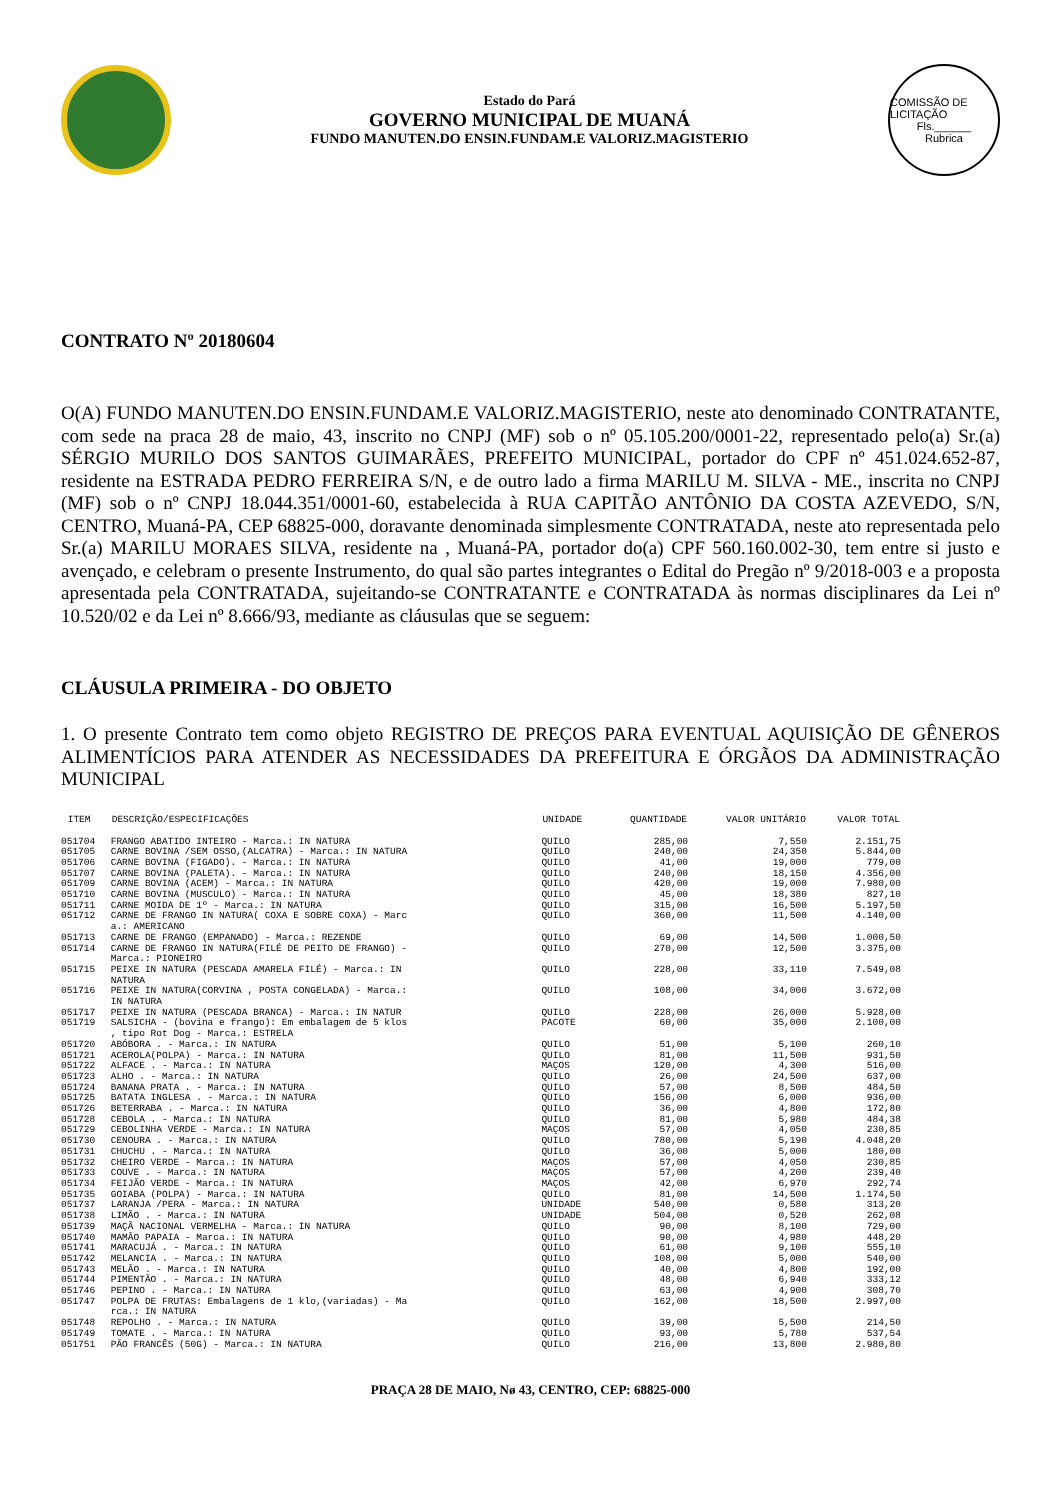Estado do Pará
GOVERNO MUNICIPAL DE MUANÁ
FUNDO MANUTEN.DO ENSIN.FUNDAM.E VALORIZ.MAGISTERIO
COMISSÃO DE LICITAÇÃO
Fls.______
Rubrica
CONTRATO Nº 20180604
O(A) FUNDO MANUTEN.DO ENSIN.FUNDAM.E VALORIZ.MAGISTERIO, neste ato denominado CONTRATANTE, com sede na praca 28 de maio, 43, inscrito no CNPJ (MF) sob o nº 05.105.200/0001-22, representado pelo(a) Sr.(a) SÉRGIO MURILO DOS SANTOS GUIMARÃES, PREFEITO MUNICIPAL, portador do CPF nº 451.024.652-87, residente na ESTRADA PEDRO FERREIRA S/N, e de outro lado a firma MARILU M. SILVA - ME., inscrita no CNPJ (MF) sob o nº CNPJ 18.044.351/0001-60, estabelecida à RUA CAPITÃO ANTÔNIO DA COSTA AZEVEDO, S/N, CENTRO, Muaná-PA, CEP 68825-000, doravante denominada simplesmente CONTRATADA, neste ato representada pelo Sr.(a) MARILU MORAES SILVA, residente na , Muaná-PA, portador do(a) CPF 560.160.002-30, tem entre si justo e avençado, e celebram o presente Instrumento, do qual são partes integrantes o Edital do Pregão nº 9/2018-003 e a proposta apresentada pela CONTRATADA, sujeitando-se CONTRATANTE e CONTRATADA às normas disciplinares da Lei nº 10.520/02 e da Lei nº 8.666/93, mediante as cláusulas que se seguem:
CLÁUSULA PRIMEIRA - DO OBJETO
1. O presente Contrato tem como objeto REGISTRO DE PREÇOS PARA EVENTUAL AQUISIÇÃO DE GÊNEROS ALIMENTÍCIOS PARA ATENDER AS NECESSIDADES DA PREFEITURA E ÓRGÃOS DA ADMINISTRAÇÃO MUNICIPAL
| ITEM | DESCRIÇÃO/ESPECIFICAÇÕES | UNIDADE | QUANTIDADE | VALOR UNITÁRIO | VALOR TOTAL |
| --- | --- | --- | --- | --- | --- |
| 051704 | FRANGO ABATIDO INTEIRO - Marca.: IN NATURA | QUILO | 285,00 | 7,550 | 2.151,75 |
| 051705 | CARNE BOVINA /SEM OSSO,(ALCATRA) - Marca.: IN NATURA | QUILO | 240,00 | 24,350 | 5.844,00 |
| 051706 | CARNE BOVINA (FIGADO). - Marca.: IN NATURA | QUILO | 41,00 | 19,000 | 779,00 |
| 051707 | CARNE BOVINA (PALETA). - Marca.: IN NATURA | QUILO | 240,00 | 18,150 | 4.356,00 |
| 051709 | CARNE BOVINA (ACEM) - Marca.: IN NATURA | QUILO | 420,00 | 19,000 | 7.980,00 |
| 051710 | CARNE BOVINA (MUSCULO) - Marca.: IN NATURA | QUILO | 45,00 | 18,380 | 827,10 |
| 051711 | CARNE MOIDA DE 1º - Marca.: IN NATURA | QUILO | 315,00 | 16,500 | 5.197,50 |
| 051712 | CARNE DE FRANGO IN NATURA( COXA E SOBRE COXA) - Marc a.: AMERICANO | QUILO | 360,00 | 11,500 | 4.140,00 |
| 051713 | CARNE DE FRANGO (EMPANADO) - Marca.: REZENDE | QUILO | 69,00 | 14,500 | 1.000,50 |
| 051714 | CARNE DE FRANGO IN NATURA(FILÉ DE PEITO DE FRANGO) - Marca.: PIONEIRO | QUILO | 270,00 | 12,500 | 3.375,00 |
| 051715 | PEIXE IN NATURA (PESCADA AMARELA FILÉ) - Marca.: IN NATURA | QUILO | 228,00 | 33,110 | 7.549,08 |
| 051716 | PEIXE IN NATURA(CORVINA , POSTA CONGELADA) - Marca.: IN NATURA | QUILO | 108,00 | 34,000 | 3.672,00 |
| 051717 | PEIXE IN NATURA (PESCADA BRANCA) - Marca.: IN NATUR | QUILO | 228,00 | 26,000 | 5.928,00 |
| 051719 | SALSICHA - (bovina e frango): Em embalagem de 5 klos , tipo Rot Dog - Marca.: ESTRELA | PACOTE | 60,00 | 35,000 | 2.100,00 |
| 051720 | ABÓBORA . - Marca.: IN NATURA | QUILO | 51,00 | 5,100 | 260,10 |
| 051721 | ACEROLA(POLPA) - Marca.: IN NATURA | QUILO | 81,00 | 11,500 | 931,50 |
| 051722 | ALFACE . - Marca.: IN NATURA | MAÇOS | 120,00 | 4,300 | 516,00 |
| 051723 | ALHO . - Marca.: IN NATURA | QUILO | 26,00 | 24,500 | 637,00 |
| 051724 | BANANA PRATA . - Marca.: IN NATURA | QUILO | 57,00 | 8,500 | 484,50 |
| 051725 | BATATA INGLESA . - Marca.: IN NATURA | QUILO | 156,00 | 6,000 | 936,00 |
| 051726 | BETERRABA . - Marca.: IN NATURA | QUILO | 36,00 | 4,800 | 172,80 |
| 051728 | CEBOLA . - Marca.: IN NATURA | QUILO | 81,00 | 5,980 | 484,38 |
| 051729 | CEBOLINHA VERDE - Marca.: IN NATURA | MAÇOS | 57,00 | 4,050 | 230,85 |
| 051730 | CENOURA . - Marca.: IN NATURA | QUILO | 780,00 | 5,190 | 4.048,20 |
| 051731 | CHUCHU . - Marca.: IN NATURA | QUILO | 36,00 | 5,000 | 180,00 |
| 051732 | CHEIRO VERDE - Marca.: IN NATURA | MAÇOS | 57,00 | 4,050 | 230,85 |
| 051733 | COUVE . - Marca.: IN NATURA | MAÇOS | 57,00 | 4,200 | 239,40 |
| 051734 | FEIJÃO VERDE - Marca.: IN NATURA | MAÇOS | 42,00 | 6,970 | 292,74 |
| 051735 | GOIABA (POLPA) - Marca.: IN NATURA | QUILO | 81,00 | 14,500 | 1.174,50 |
| 051737 | LARANJA /PERA - Marca.: IN NATURA | UNIDADE | 540,00 | 0,580 | 313,20 |
| 051738 | LIMÃO . - Marca.: IN NATURA | UNIDADE | 504,00 | 0,520 | 262,08 |
| 051739 | MAÇÃ NACIONAL VERMELHA - Marca.: IN NATURA | QUILO | 90,00 | 8,100 | 729,00 |
| 051740 | MAMÃO PAPAIA - Marca.: IN NATURA | QUILO | 90,00 | 4,980 | 448,20 |
| 051741 | MARACUJÁ . - Marca.: IN NATURA | QUILO | 61,00 | 9,100 | 555,10 |
| 051742 | MELANCIA . - Marca.: IN NATURA | QUILO | 108,00 | 5,000 | 540,00 |
| 051743 | MELÃO . - Marca.: IN NATURA | QUILO | 40,00 | 4,800 | 192,00 |
| 051744 | PIMENTÃO . - Marca.: IN NATURA | QUILO | 48,00 | 6,940 | 333,12 |
| 051746 | PEPINO . - Marca.: IN NATURA | QUILO | 63,00 | 4,900 | 308,70 |
| 051747 | POLPA DE FRUTAS: Embalagens de 1 klo,(variadas) - Ma rca.: IN NATURA | QUILO | 162,00 | 18,500 | 2.997,00 |
| 051748 | REPOLHO . - Marca.: IN NATURA | QUILO | 39,00 | 5,500 | 214,50 |
| 051749 | TOMATE . - Marca.: IN NATURA | QUILO | 93,00 | 5,780 | 537,54 |
| 051751 | PÃO FRANCÊS (50G) - Marca.: IN NATURA | QUILO | 216,00 | 13,800 | 2.980,80 |
PRAÇA 28 DE MAIO, Nø 43, CENTRO, CEP: 68825-000